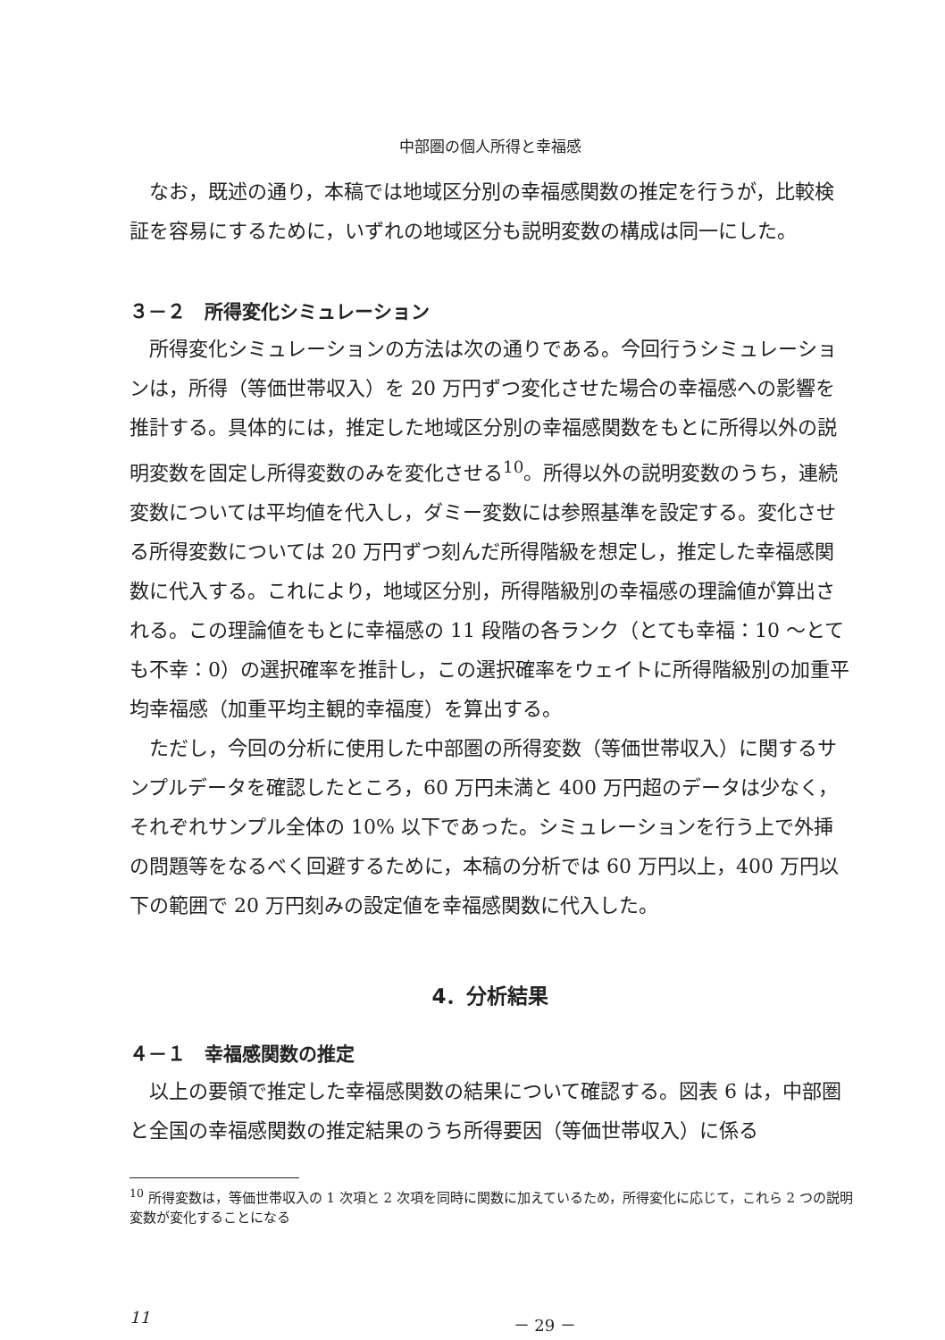中部圏の個人所得と幸福感
なお，既述の通り，本稿では地域区分別の幸福感関数の推定を行うが，比較検証を容易にするために，いずれの地域区分も説明変数の構成は同一にした。
３－２　所得変化シミュレーション
所得変化シミュレーションの方法は次の通りである。今回行うシミュレーションは，所得（等価世帯収入）を 20 万円ずつ変化させた場合の幸福感への影響を推計する。具体的には，推定した地域区分別の幸福感関数をもとに所得以外の説明変数を固定し所得変数のみを変化させる<sup>10</sup>。所得以外の説明変数のうち，連続変数については平均値を代入し，ダミー変数には参照基準を設定する。変化させる所得変数については 20 万円ずつ刻んだ所得階級を想定し，推定した幸福感関数に代入する。これにより，地域区分別，所得階級別の幸福感の理論値が算出される。この理論値をもとに幸福感の 11 段階の各ランク（とても幸福：10 ～とても不幸：0）の選択確率を推計し，この選択確率をウェイトに所得階級別の加重平均幸福感（加重平均主観的幸福度）を算出する。
ただし，今回の分析に使用した中部圏の所得変数（等価世帯収入）に関するサンプルデータを確認したところ，60 万円未満と 400 万円超のデータは少なく，それぞれサンプル全体の 10% 以下であった。シミュレーションを行う上で外挿の問題等をなるべく回避するために，本稿の分析では 60 万円以上，400 万円以下の範囲で 20 万円刻みの設定値を幸福感関数に代入した。
4．分析結果
４－１　幸福感関数の推定
以上の要領で推定した幸福感関数の結果について確認する。図表 6 は，中部圏と全国の幸福感関数の推定結果のうち所得要因（等価世帯収入）に係る
<sup>10</sup> 所得変数は，等価世帯収入の 1 次項と 2 次項を同時に関数に加えているため，所得変化に応じて，これら 2 つの説明変数が変化することになる
11 － 29 －